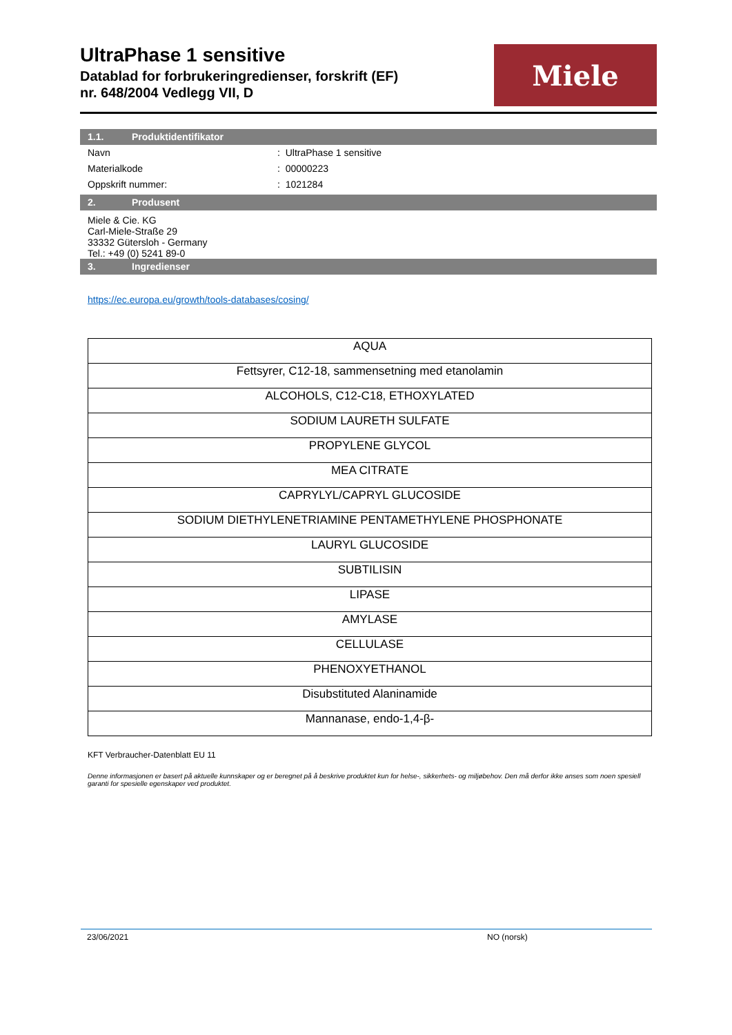UltraPhase 1 sensitive
Datablad for forbrukeringredienser, forskrift (EF)
nr. 648/2004 Vedlegg VII, D
Miele
1.1. Produktidentifikator
Navn : UltraPhase 1 sensitive
Materialkode : 00000223
Oppskrift nummer: : 1021284
2. Produsent
Miele & Cie. KG
Carl-Miele-Straße 29
33332 Gütersloh - Germany
Tel.: +49 (0) 5241 89-0
3. Ingredienser
https://ec.europa.eu/growth/tools-databases/cosing/
| AQUA |
| Fettsyrer, C12-18, sammensetning med etanolamin |
| ALCOHOLS, C12-C18, ETHOXYLATED |
| SODIUM LAURETH SULFATE |
| PROPYLENE GLYCOL |
| MEA CITRATE |
| CAPRYLYL/CAPRYL GLUCOSIDE |
| SODIUM DIETHYLENETRIAMINE PENTAMETHYLENE PHOSPHONATE |
| LAURYL GLUCOSIDE |
| SUBTILISIN |
| LIPASE |
| AMYLASE |
| CELLULASE |
| PHENOXYETHANOL |
| Disubstituted Alaninamide |
| Mannanase, endo-1,4-β- |
KFT Verbraucher-Datenblatt EU 11
Denne informasjonen er basert på aktuelle kunnskaper og er beregnet på å beskrive produktet kun for helse-, sikkerhets- og miljøbehov. Den må derfor ikke anses som noen spesiell garanti for spesielle egenskaper ved produktet.
23/06/2021 NO (norsk)